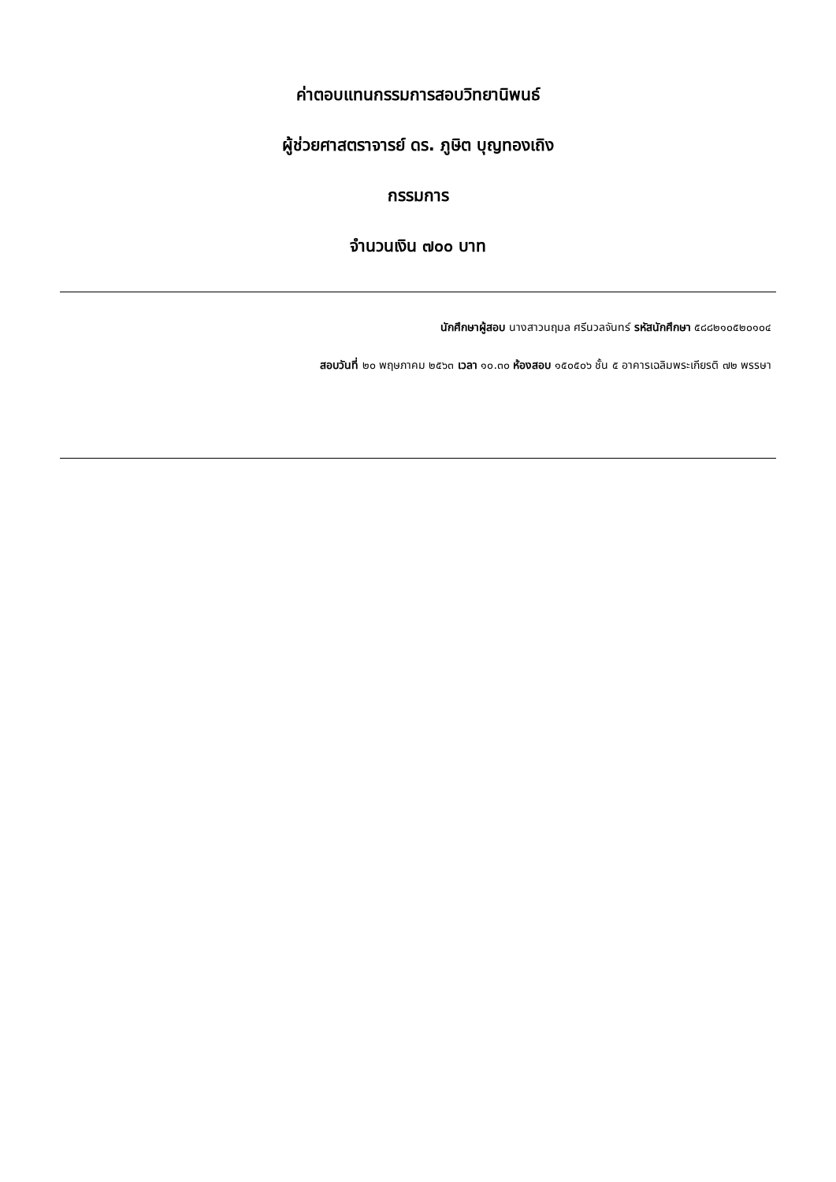ค่าตอบแทนกรรมการสอบวิทยานิพนธ์
ผู้ช่วยศาสตราจารย์ ดร. ภูษิต บุญทองเถิง
กรรมการ
จำนวนเงิน ๗๐๐ บาท
นักศึกษาผู้สอบ นางสาวนฤมล ศรีนวลจันทร์ รหัสนักศึกษา ๕๘๘๒๑๐๕๒๐๑๐๔
สอบวันที่ ๒๐ พฤษภาคม ๒๕๖๓ เวลา ๑๐.๓๐ ห้องสอบ ๑๕๐๕๐๖ ชั้น ๕ อาคารเฉลิมพระเกียรติ ๗๒ พรรษา